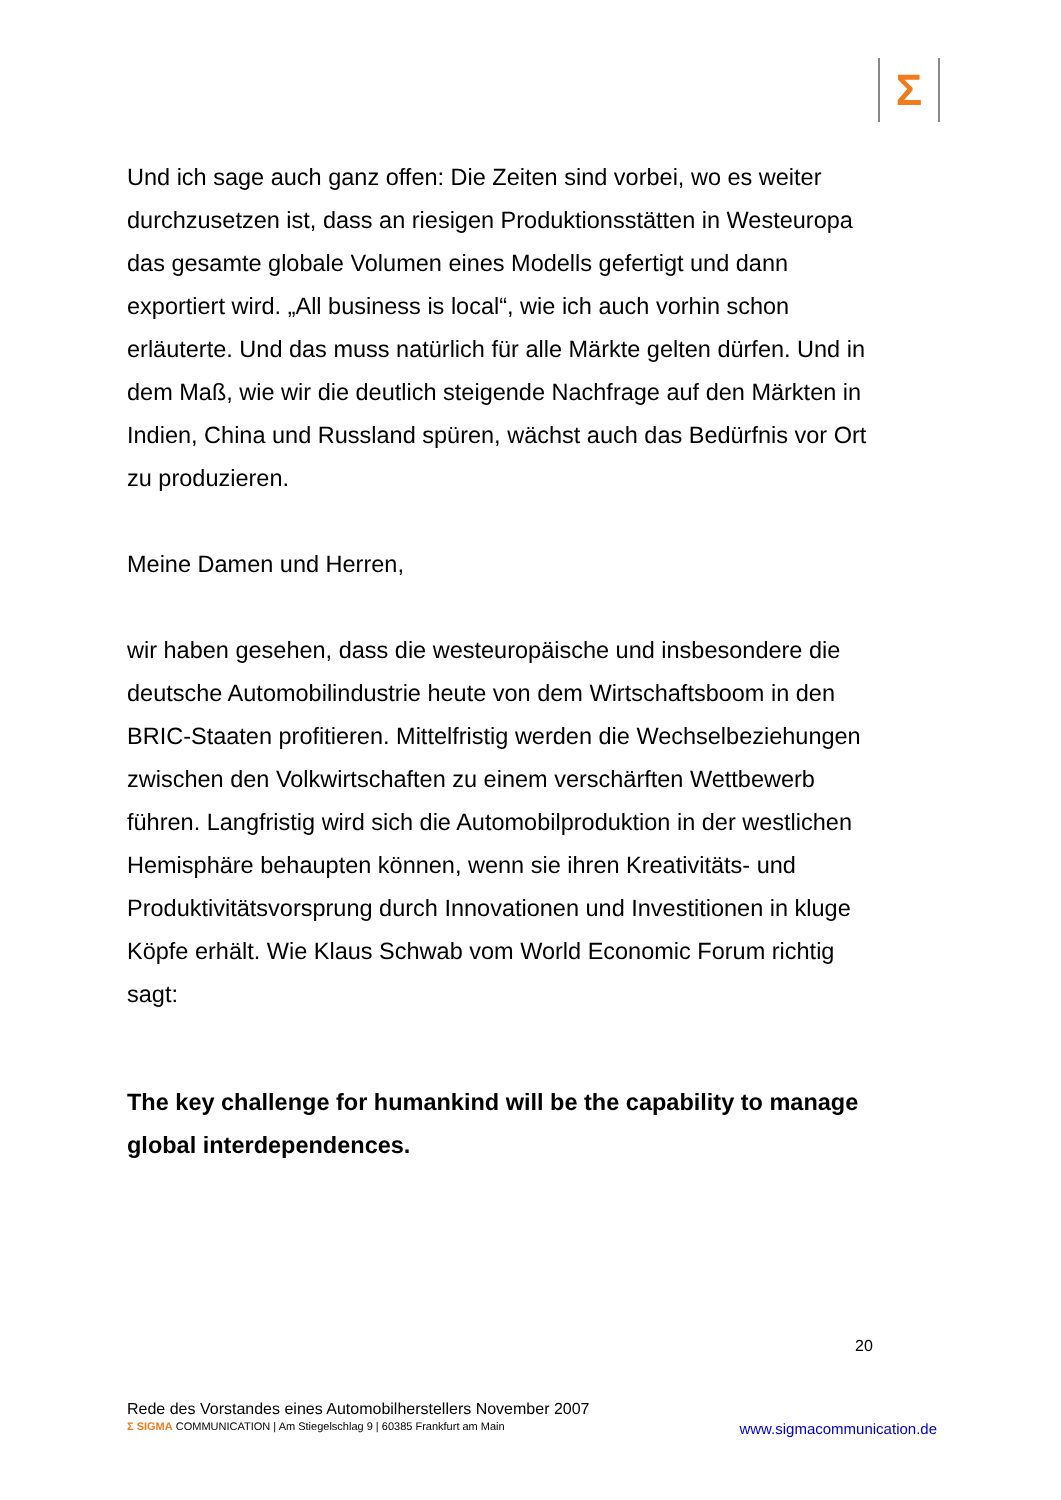Σ
Und ich sage auch ganz offen: Die Zeiten sind vorbei, wo es weiter durchzusetzen ist, dass an riesigen Produktionsstätten in Westeuropa das gesamte globale Volumen eines Modells gefertigt und dann exportiert wird. „All business is local“, wie ich auch vorhin schon erläuterte. Und das muss natürlich für alle Märkte gelten dürfen. Und in dem Maß, wie wir die deutlich steigende Nachfrage auf den Märkten in Indien, China und Russland spüren, wächst auch das Bedürfnis vor Ort zu produzieren.
Meine Damen und Herren,
wir haben gesehen, dass die westeuropäische und insbesondere die deutsche Automobilindustrie heute von dem Wirtschaftsboom in den BRIC-Staaten profitieren. Mittelfristig werden die Wechselbeziehungen zwischen den Volkwirtschaften zu einem verschärften Wettbewerb führen. Langfristig wird sich die Automobilproduktion in der westlichen Hemisphäre behaupten können, wenn sie ihren Kreativitäts- und Produktivitätsvorsprung durch Innovationen und Investitionen in kluge Köpfe erhält. Wie Klaus Schwab vom World Economic Forum richtig sagt:
The key challenge for humankind will be the capability to manage global interdependences.
20
Rede des Vorstandes eines Automobilherstellers November 2007
Σ SIGMA COMMUNICATION | Am Stiegelschlag 9 | 60385 Frankfurt am Main www.sigmacommunication.de